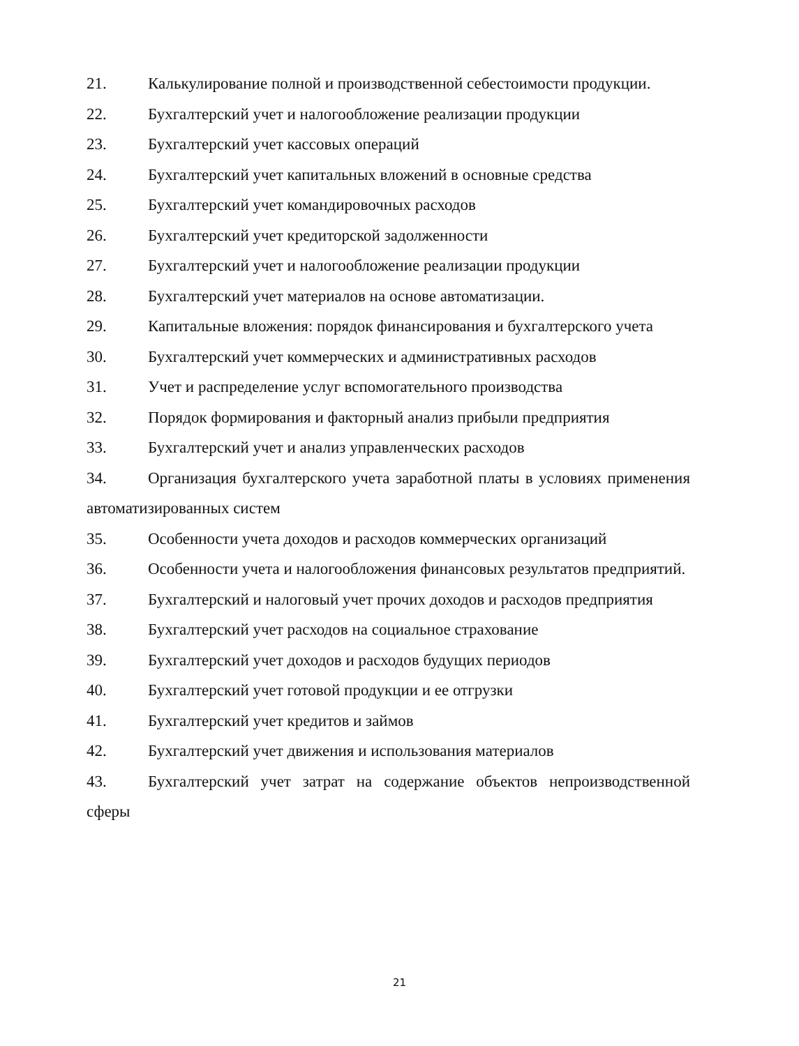21. Калькулирование полной и производственной себестоимости продукции.
22. Бухгалтерский учет и налогообложение реализации продукции
23. Бухгалтерский учет кассовых операций
24. Бухгалтерский учет капитальных вложений в основные средства
25. Бухгалтерский учет командировочных расходов
26. Бухгалтерский учет кредиторской задолженности
27. Бухгалтерский учет и налогообложение реализации продукции
28. Бухгалтерский учет материалов на основе автоматизации.
29. Капитальные вложения: порядок финансирования и бухгалтерского учета
30. Бухгалтерский учет коммерческих и административных расходов
31. Учет и распределение услуг вспомогательного производства
32. Порядок формирования и факторный анализ прибыли предприятия
33. Бухгалтерский учет и анализ управленческих расходов
34. Организация бухгалтерского учета заработной платы в условиях применения автоматизированных систем
35. Особенности учета доходов и расходов коммерческих организаций
36. Особенности учета и налогообложения финансовых результатов предприятий.
37. Бухгалтерский и налоговый учет прочих доходов и расходов предприятия
38. Бухгалтерский учет расходов на социальное страхование
39. Бухгалтерский учет доходов и расходов будущих периодов
40. Бухгалтерский учет готовой продукции и ее отгрузки
41. Бухгалтерский учет кредитов и займов
42. Бухгалтерский учет движения и использования материалов
43. Бухгалтерский учет затрат на содержание объектов непроизводственной сферы
21